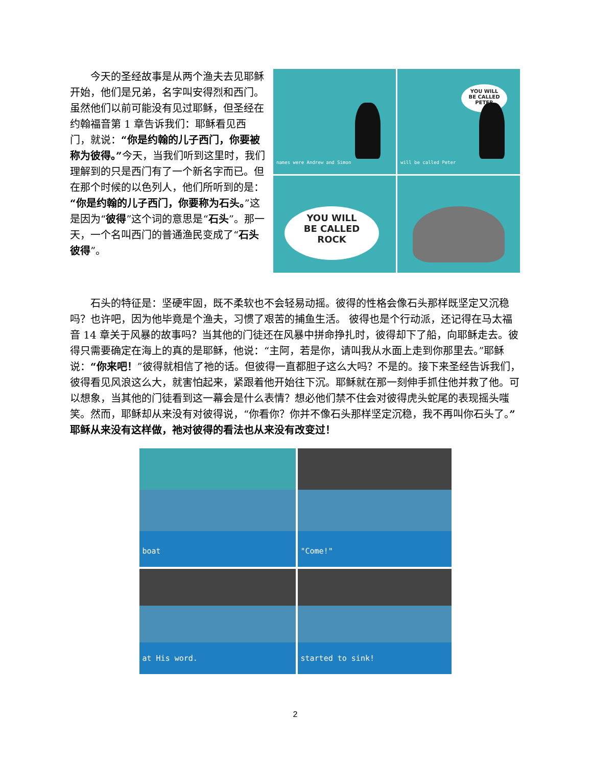今天的圣经故事是从两个渔夫去见耶稣开始，他们是兄弟，名字叫安得烈和西门。虽然他们以前可能没有见过耶稣，但圣经在约翰福音第 1 章告诉我们：耶稣看见西门，就说：“你是约翰的儿子西门，你要被称为彼得。”今天，当我们听到这里时，我们理解到的只是西门有了一个新名字而已。但在那个时候的以色列人，他们所听到的是：“你是约翰的儿子西门，你要称为石头。”这是因为“彼得”这个词的意思是“石头”。那一天，一个名叫西门的普通渔民变成了“石头彼得”。
names were Andrew and Simon
YOU WILL
BE CALLED
PETER
will be called Peter
YOU WILL
BE CALLED
ROCK
石头的特征是：坚硬牢固，既不柔软也不会轻易动摇。彼得的性格会像石头那样既坚定又沉稳吗？也许吧，因为他毕竟是个渔夫，习惯了艰苦的捕鱼生活。 彼得也是个行动派，还记得在马太福音 14 章关于风暴的故事吗？当其他的门徒还在风暴中拼命挣扎时，彼得却下了船，向耶稣走去。彼得只需要确定在海上的真的是耶稣，他说：“主阿，若是你，请叫我从水面上走到你那里去。”耶稣说：“你来吧！”彼得就相信了祂的话。但彼得一直都胆子这么大吗？不是的。接下来圣经告诉我们，彼得看见风浪这么大，就害怕起来，紧跟着他开始往下沉。耶稣就在那一刻伸手抓住他并救了他。可以想象，当其他的门徒看到这一幕会是什么表情？想必他们禁不住会对彼得虎头蛇尾的表现摇头嗤笑。然而，耶稣却从来没有对彼得说，“你看你？你并不像石头那样坚定沉稳，我不再叫你石头了。” 耶稣从来没有这样做，祂对彼得的看法也从来没有改变过！
boat
"Come!"
at His word.
started to sink!
2